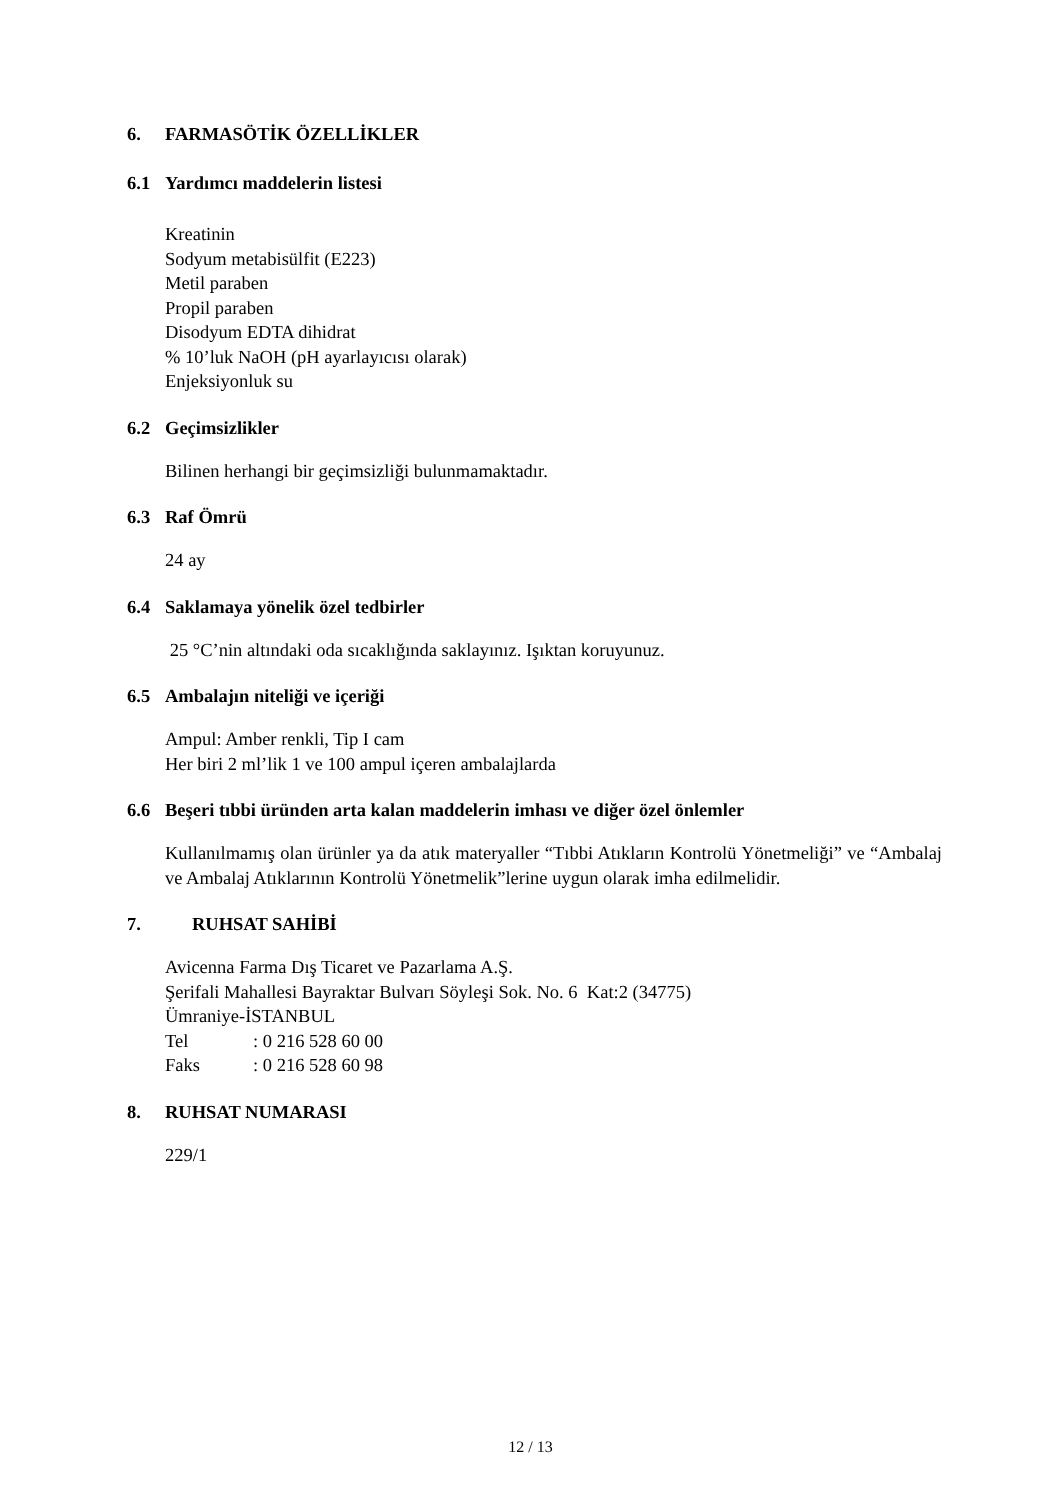6. FARMASÖTİK ÖZELLİKLER
6.1 Yardımcı maddelerin listesi
Kreatinin
Sodyum metabisülfit (E223)
Metil paraben
Propil paraben
Disodyum EDTA dihidrat
% 10’luk NaOH (pH ayarlayıcısı olarak)
Enjeksiyonluk su
6.2 Geçimsizlikler
Bilinen herhangi bir geçimsizliği bulunmamaktadır.
6.3 Raf Ömrü
24 ay
6.4 Saklamaya yönelik özel tedbirler
25 °C’nin altındaki oda sıcaklığında saklayınız. Işıktan koruyunuz.
6.5 Ambalajın niteliği ve içeriği
Ampul: Amber renkli, Tip I cam
Her biri 2 ml’lik 1 ve 100 ampul içeren ambalajlarda
6.6 Beşeri tıbbi üründen arta kalan maddelerin imhası ve diğer özel önlemler
Kullanılmamış olan ürünler ya da atık materyaller “Tıbbi Atıkların Kontrolü Yönetmeliği” ve “Ambalaj ve Ambalaj Atıklarının Kontrolü Yönetmelik”lerine uygun olarak imha edilmelidir.
7. RUHSAT SAHİBİ
Avicenna Farma Dış Ticaret ve Pazarlama A.Ş.
Şerifali Mahallesi Bayraktar Bulvarı Söyleşi Sok. No. 6 Kat:2 (34775)
Ümraniye-İSTANBUL
Tel: 0 216 528 60 00
Faks: 0 216 528 60 98
8. RUHSAT NUMARASI
229/1
12 / 13